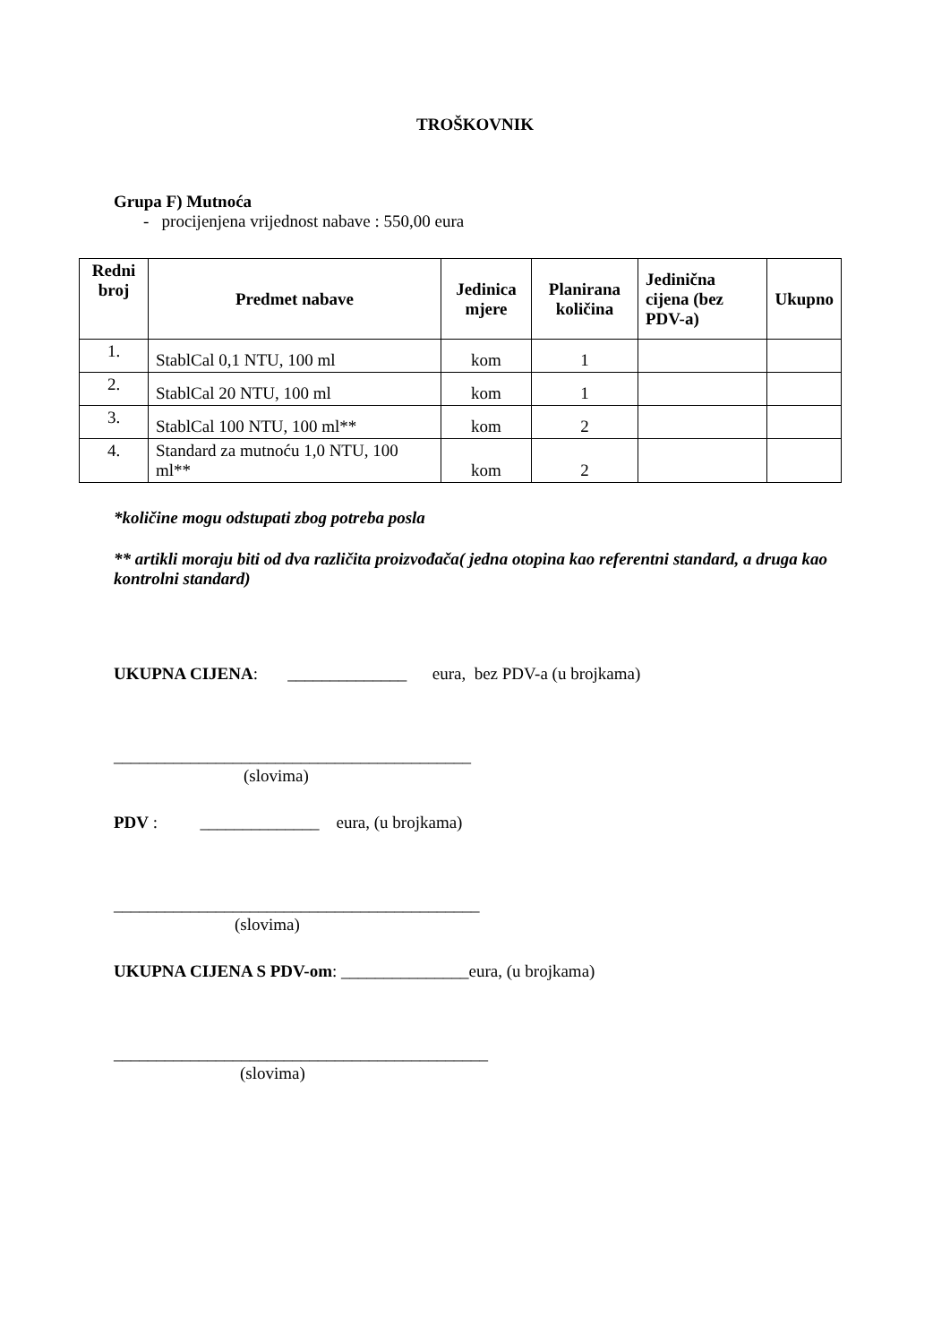TROŠKOVNIK
Grupa F) Mutnoća
- procijenjena vrijednost nabave : 550,00 eura
| Redni broj | Predmet nabave | Jedinica mjere | Planirana količina | Jedinična cijena (bez PDV-a) | Ukupno |
| --- | --- | --- | --- | --- | --- |
| 1. | StablCal 0,1 NTU, 100 ml | kom | 1 | | |
| 2. | StablCal 20 NTU, 100 ml | kom | 1 | | |
| 3. | StablCal 100 NTU, 100 ml** | kom | 2 | | |
| 4. | Standard za mutnoću 1,0 NTU, 100 ml** | kom | 2 | | |
*količine mogu odstupati zbog potreba posla
** artikli moraju biti od dva različita proizvođača( jedna otopina kao referentni standard, a druga kao kontrolni standard)
UKUPNA CIJENA: ______________ eura, bez PDV-a (u brojkama)
__________________________________________
(slovima)
PDV : ______________ eura, (u brojkama)
___________________________________________
(slovima)
UKUPNA CIJENA S PDV-om: _______________eura, (u brojkama)
____________________________________________
(slovima)